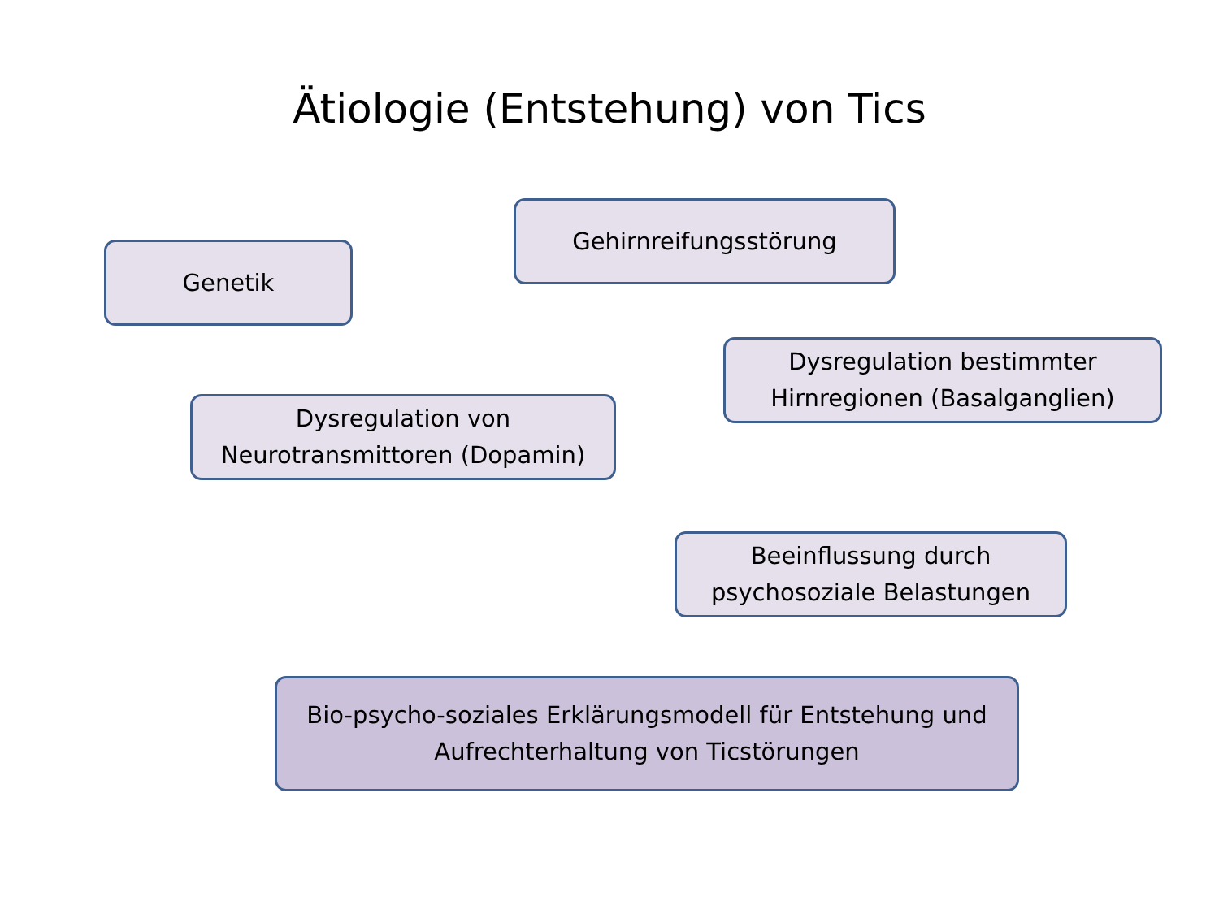Ätiologie (Entstehung) von Tics
Gehirnreifungsstörung
Genetik
Dysregulation bestimmter
Hirnregionen (Basalganglien)
Dysregulation von
Neurotransmittoren (Dopamin)
Beeinflussung durch
psychosoziale Belastungen
Bio-psycho-soziales Erklärungsmodell für Entstehung und
Aufrechterhaltung von Ticstörungen